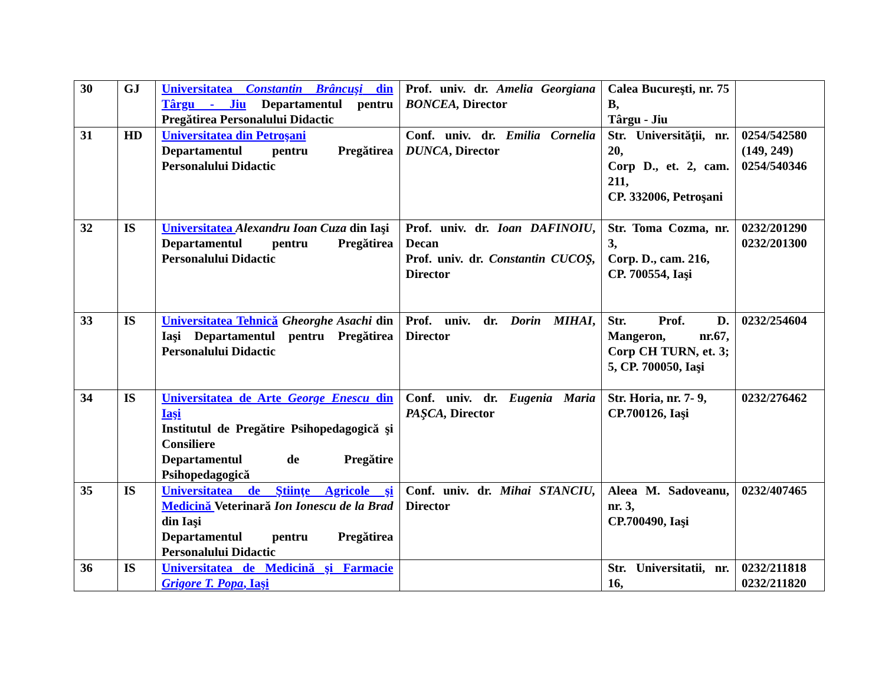| 30 | GJ | Universitatea Constantin Brâncuşi din Târgu - Jiu Departamentul pentru Pregătirea Personalului Didactic | Prof. univ. dr. Amelia Georgiana BONCEA, Director | Calea Bucureşti, nr. 75 B, Târgu - Jiu | |
| 31 | HD | Universitatea din Petroşani Departamentul pentru Pregătirea Personalului Didactic | Conf. univ. dr. Emilia Cornelia DUNCA , Director | Str. Universităţii, nr. 20, Corp D., et. 2, cam. 211, CP. 332006, Petroşani | 0254/542580 (149, 249) 0254/540346 |
| 32 | IS | Universitatea Alexandru Ioan Cuza din Iaşi Departamentul pentru Pregătirea Personalului Didactic | Prof. univ. dr. Ioan DAFINOIU , Decan Prof. univ. dr. Constantin CUCOŞ, Director | Str. Toma Cozma, nr. 3, Corp. D., cam. 216, CP. 700554, Iaşi | 0232/201290 0232/201300 |
| 33 | IS | Universitatea Tehnică Gheorghe Asachi din Iaşi Departamentul pentru Pregătirea Personalului Didactic | Prof. univ. dr. Dorin MIHAI , Director | Str. Prof. D. Mangeron, nr.67, Corp CH TURN, et. 3; 5, CP. 700050, Iaşi | 0232/254604 |
| 34 | IS | Universitatea de Arte George Enescu din Iaşi Institutul de Pregătire Psihopedagogică şi Consiliere Departamentul de Pregătire Psihopedagogică | Conf. univ. dr. Eugenia Maria PAŞCA, Director | Str. Horia, nr. 7- 9, CP.700126, Iaşi | 0232/276462 |
| 35 | IS | Universitatea de Ştiinţe Agricole şi Medicină Veterinară Ion Ionescu de la Brad din Iaşi Departamentul pentru Pregătirea Personalului Didactic | Conf. univ. dr. Mihai STANCIU, Director | Aleea M. Sadoveanu, nr. 3, CP.700490, Iaşi | 0232/407465 |
| 36 | IS | Universitatea de Medicină şi Farmacie Grigore T. Popa , Iaşi | | Str. Universitatii, nr. 16, | 0232/211818 0232/211820 |